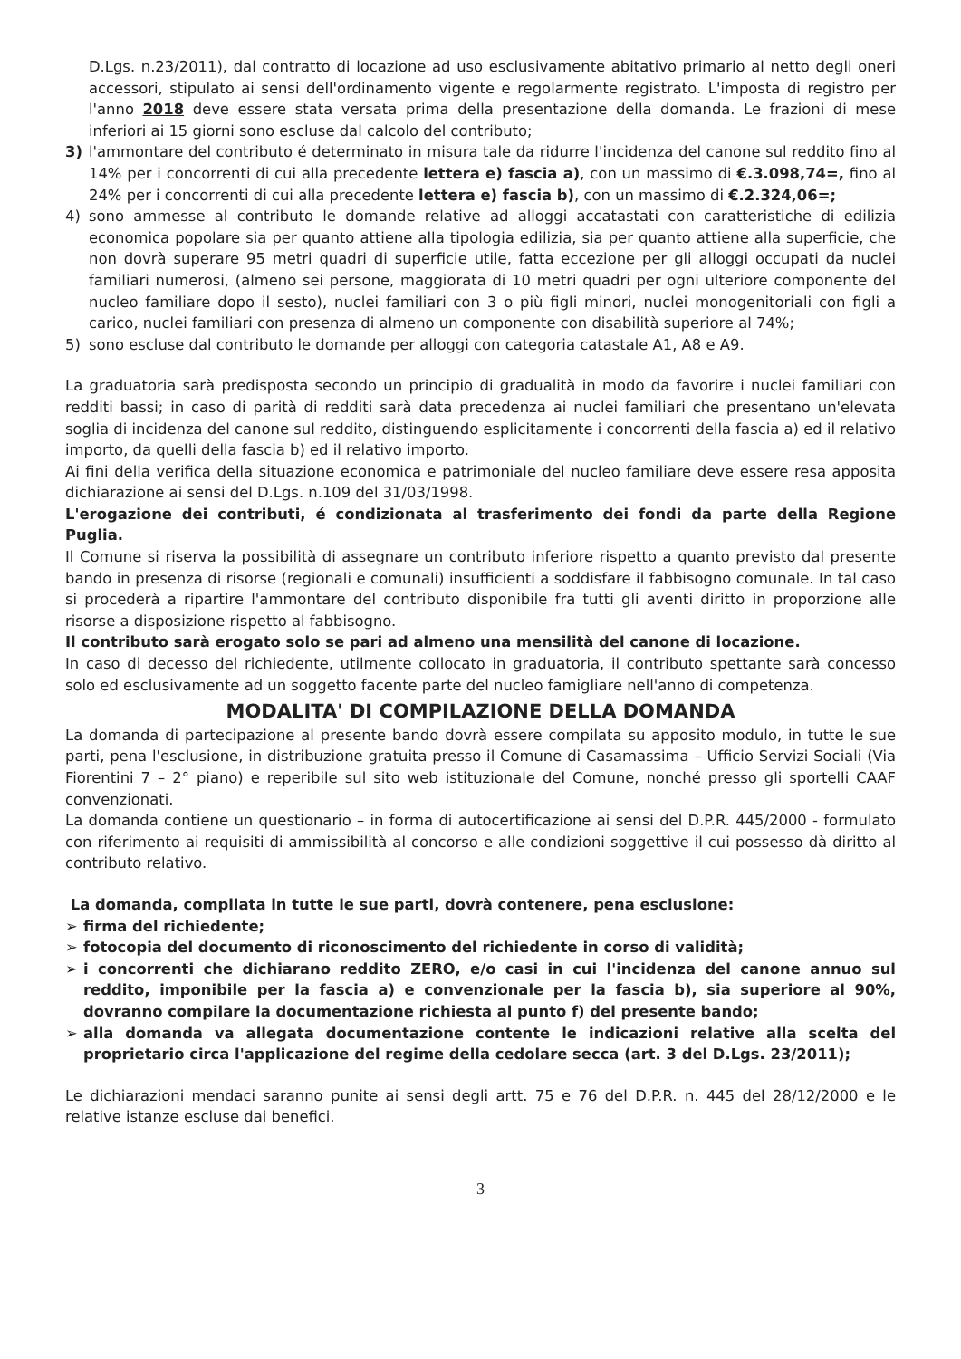D.Lgs. n.23/2011), dal contratto di locazione ad uso esclusivamente abitativo primario al netto degli oneri accessori, stipulato ai sensi dell'ordinamento vigente e regolarmente registrato. L'imposta di registro per l'anno 2018 deve essere stata versata prima della presentazione della domanda. Le frazioni di mese inferiori ai 15 giorni sono escluse dal calcolo del contributo;
3) l'ammontare del contributo é determinato in misura tale da ridurre l'incidenza del canone sul reddito fino al 14% per i concorrenti di cui alla precedente lettera e) fascia a), con un massimo di €.3.098,74=, fino al 24% per i concorrenti di cui alla precedente lettera e) fascia b), con un massimo di €.2.324,06=;
4) sono ammesse al contributo le domande relative ad alloggi accatastati con caratteristiche di edilizia economica popolare sia per quanto attiene alla tipologia edilizia, sia per quanto attiene alla superficie, che non dovrà superare 95 metri quadri di superficie utile, fatta eccezione per gli alloggi occupati da nuclei familiari numerosi, (almeno sei persone, maggiorata di 10 metri quadri per ogni ulteriore componente del nucleo familiare dopo il sesto), nuclei familiari con 3 o più figli minori, nuclei monogenitoriali con figli a carico, nuclei familiari con presenza di almeno un componente con disabilità superiore al 74%;
5) sono escluse dal contributo le domande per alloggi con categoria catastale A1, A8 e A9.
La graduatoria sarà predisposta secondo un principio di gradualità in modo da favorire i nuclei familiari con redditi bassi; in caso di parità di redditi sarà data precedenza ai nuclei familiari che presentano un'elevata soglia di incidenza del canone sul reddito, distinguendo esplicitamente i concorrenti della fascia a) ed il relativo importo, da quelli della fascia b) ed il relativo importo.
Ai fini della verifica della situazione economica e patrimoniale del nucleo familiare deve essere resa apposita dichiarazione ai sensi del D.Lgs. n.109 del 31/03/1998.
L'erogazione dei contributi, é condizionata al trasferimento dei fondi da parte della Regione Puglia.
Il Comune si riserva la possibilità di assegnare un contributo inferiore rispetto a quanto previsto dal presente bando in presenza di risorse (regionali e comunali) insufficienti a soddisfare il fabbisogno comunale. In tal caso si procederà a ripartire l'ammontare del contributo disponibile fra tutti gli aventi diritto in proporzione alle risorse a disposizione rispetto al fabbisogno.
Il contributo sarà erogato solo se pari ad almeno una mensilità del canone di locazione.
In caso di decesso del richiedente, utilmente collocato in graduatoria, il contributo spettante sarà concesso solo ed esclusivamente ad un soggetto facente parte del nucleo famigliare nell'anno di competenza.
MODALITA' DI COMPILAZIONE DELLA DOMANDA
La domanda di partecipazione al presente bando dovrà essere compilata su apposito modulo, in tutte le sue parti, pena l'esclusione, in distribuzione gratuita presso il Comune di Casamassima – Ufficio Servizi Sociali (Via Fiorentini 7 – 2° piano) e reperibile sul sito web istituzionale del Comune, nonché presso gli sportelli CAAF convenzionati.
La domanda contiene un questionario – in forma di autocertificazione ai sensi del D.P.R. 445/2000 - formulato con riferimento ai requisiti di ammissibilità al concorso e alle condizioni soggettive il cui possesso dà diritto al contributo relativo.
La domanda, compilata in tutte le sue parti, dovrà contenere, pena esclusione:
➢ firma del richiedente;
➢ fotocopia del documento di riconoscimento del richiedente in corso di validità;
➢ i concorrenti che dichiarano reddito ZERO, e/o casi in cui l'incidenza del canone annuo sul reddito, imponibile per la fascia a) e convenzionale per la fascia b), sia superiore al 90%, dovranno compilare la documentazione richiesta al punto f) del presente bando;
➢ alla domanda va allegata documentazione contente le indicazioni relative alla scelta del proprietario circa l'applicazione del regime della cedolare secca (art. 3 del D.Lgs. 23/2011);
Le dichiarazioni mendaci saranno punite ai sensi degli artt. 75 e 76 del D.P.R. n. 445 del 28/12/2000 e le relative istanze escluse dai benefici.
3